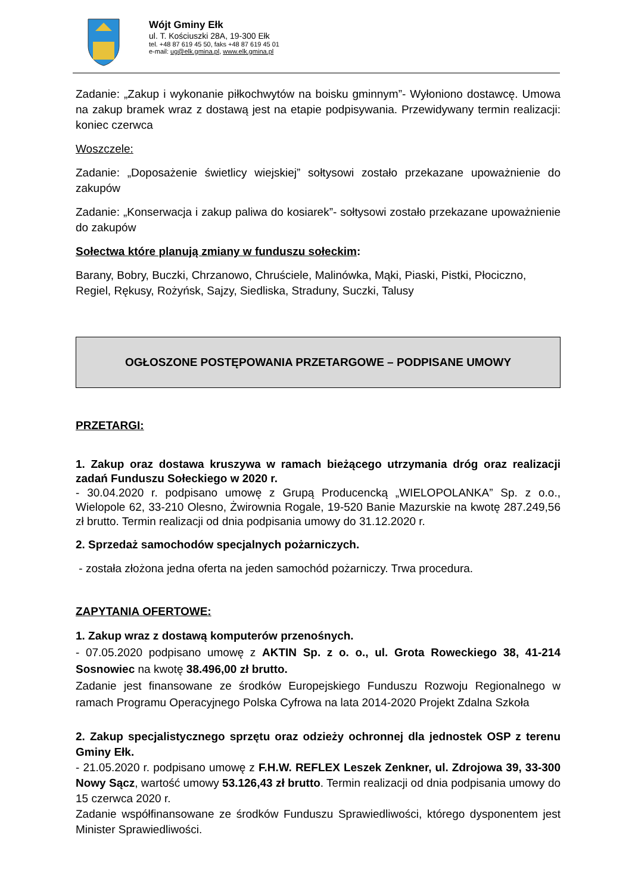Wójt Gminy Ełk
ul. T. Kościuszki 28A, 19-300 Ełk
tel. +48 87 619 45 50, faks +48 87 619 45 01
e-mail: ug@elk.gmina.pl, www.elk.gmina.pl
Zadanie: „Zakup i wykonanie piłkochwytów na boisku gminnym”- Wyłoniono dostawcę. Umowa na zakup bramek wraz z dostawą jest na etapie podpisywania. Przewidywany termin realizacji: koniec czerwca
Woszczele:
Zadanie: „Doposażenie świetlicy wiejskiej” sołtysowi zostało przekazane upoważnienie do zakupów
Zadanie: „Konserwacja i zakup paliwa do kosiarek”- sołtysowi zostało przekazane upoważnienie do zakupów
Sołectwa które planują zmiany w funduszu sołeckim:
Barany, Bobry, Buczki, Chrzanowo, Chruściele, Malinówka, Mąki, Piaski, Pistki, Płociczno, Regiel, Rękusy, Rożyńsk, Sajzy, Siedliska, Straduny, Suczki, Talusy
OGŁOSZONE POSTĘPOWANIA PRZETARGOWE – PODPISANE UMOWY
PRZETARGI:
1. Zakup oraz dostawa kruszywa w ramach bieżącego utrzymania dróg oraz realizacji zadań Funduszu Sołeckiego w 2020 r.
- 30.04.2020 r. podpisano umowę z Grupą Producencką „WIELOPOLANKA” Sp. z o.o., Wielopole 62, 33-210 Olesno, Żwirownia Rogale, 19-520 Banie Mazurskie na kwotę 287.249,56 zł brutto. Termin realizacji od dnia podpisania umowy do 31.12.2020 r.
2. Sprzedaż samochodów specjalnych pożarniczych.
- została złożona jedna oferta na jeden samochód pożarniczy. Trwa procedura.
ZAPYTANIA OFERTOWE:
1. Zakup wraz z dostawą komputerów przenośnych.
- 07.05.2020 podpisano umowę z AKTIN Sp. z o. o., ul. Grota Roweckiego 38, 41-214 Sosnowiec na kwotę 38.496,00 zł brutto.
Zadanie jest finansowane ze środków Europejskiego Funduszu Rozwoju Regionalnego w ramach Programu Operacyjnego Polska Cyfrowa na lata 2014-2020 Projekt Zdalna Szkoła
2. Zakup specjalistycznego sprzętu oraz odzieży ochronnej dla jednostek OSP z terenu Gminy Ełk.
- 21.05.2020 r. podpisano umowę z F.H.W. REFLEX Leszek Zenkner, ul. Zdrojowa 39, 33-300 Nowy Sącz, wartość umowy 53.126,43 zł brutto. Termin realizacji od dnia podpisania umowy do 15 czerwca 2020 r.
Zadanie współfinansowane ze środków Funduszu Sprawiedliwości, którego dysponentem jest Minister Sprawiedliwości.